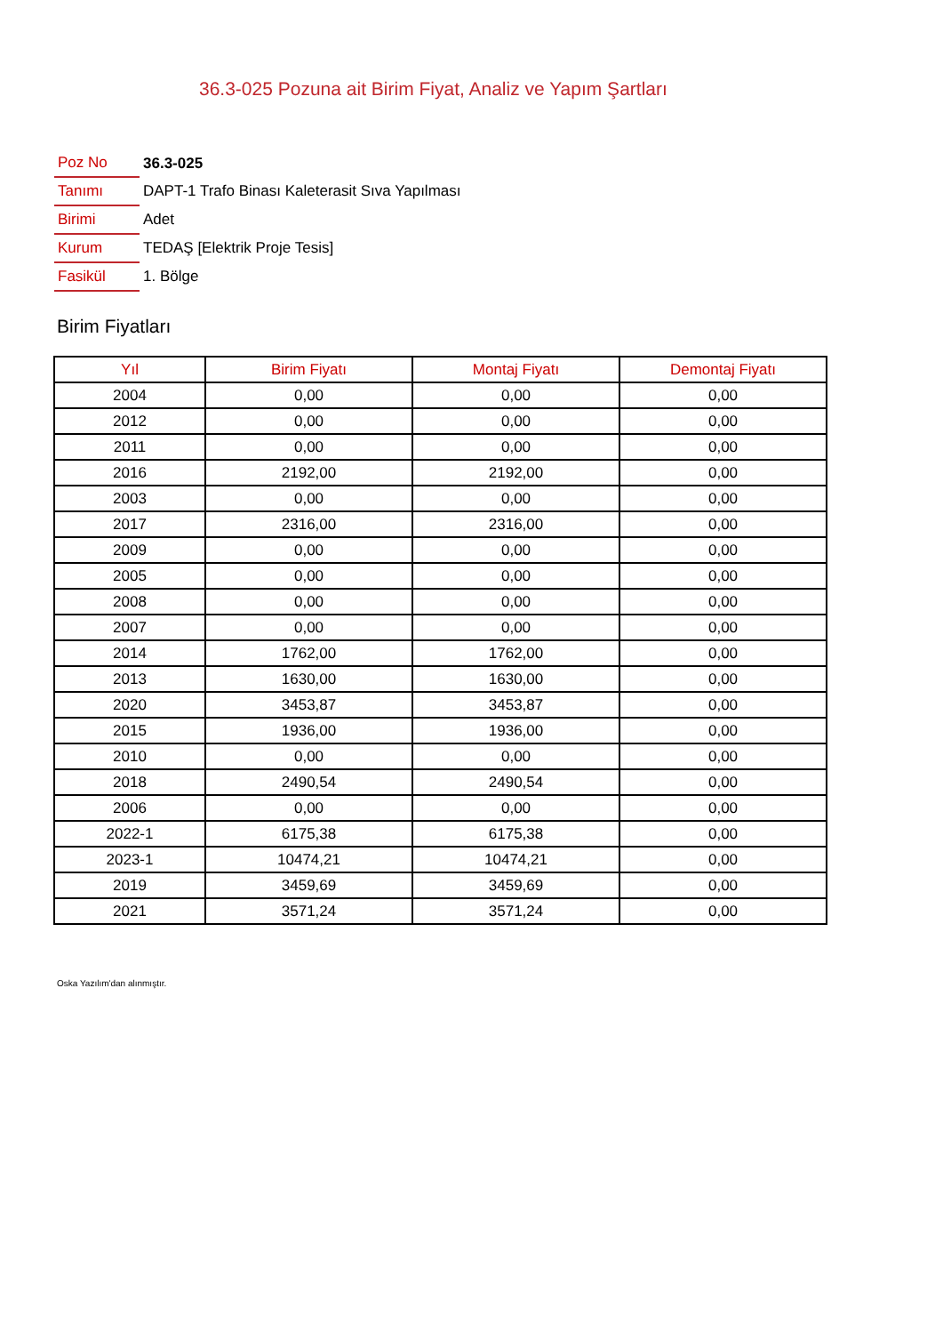36.3-025 Pozuna ait Birim Fiyat, Analiz ve Yapım Şartları
| Poz No | 36.3-025 |
| Tanımı | DAPT-1 Trafo Binası Kaleterasit Sıva Yapılması |
| Birimi | Adet |
| Kurum | TEDAŞ [Elektrik Proje Tesis] |
| Fasikül | 1. Bölge |
Birim Fiyatları
| Yıl | Birim Fiyatı | Montaj Fiyatı | Demontaj Fiyatı |
| --- | --- | --- | --- |
| 2004 | 0,00 | 0,00 | 0,00 |
| 2012 | 0,00 | 0,00 | 0,00 |
| 2011 | 0,00 | 0,00 | 0,00 |
| 2016 | 2192,00 | 2192,00 | 0,00 |
| 2003 | 0,00 | 0,00 | 0,00 |
| 2017 | 2316,00 | 2316,00 | 0,00 |
| 2009 | 0,00 | 0,00 | 0,00 |
| 2005 | 0,00 | 0,00 | 0,00 |
| 2008 | 0,00 | 0,00 | 0,00 |
| 2007 | 0,00 | 0,00 | 0,00 |
| 2014 | 1762,00 | 1762,00 | 0,00 |
| 2013 | 1630,00 | 1630,00 | 0,00 |
| 2020 | 3453,87 | 3453,87 | 0,00 |
| 2015 | 1936,00 | 1936,00 | 0,00 |
| 2010 | 0,00 | 0,00 | 0,00 |
| 2018 | 2490,54 | 2490,54 | 0,00 |
| 2006 | 0,00 | 0,00 | 0,00 |
| 2022-1 | 6175,38 | 6175,38 | 0,00 |
| 2023-1 | 10474,21 | 10474,21 | 0,00 |
| 2019 | 3459,69 | 3459,69 | 0,00 |
| 2021 | 3571,24 | 3571,24 | 0,00 |
Oska Yazılım'dan alınmıştır.